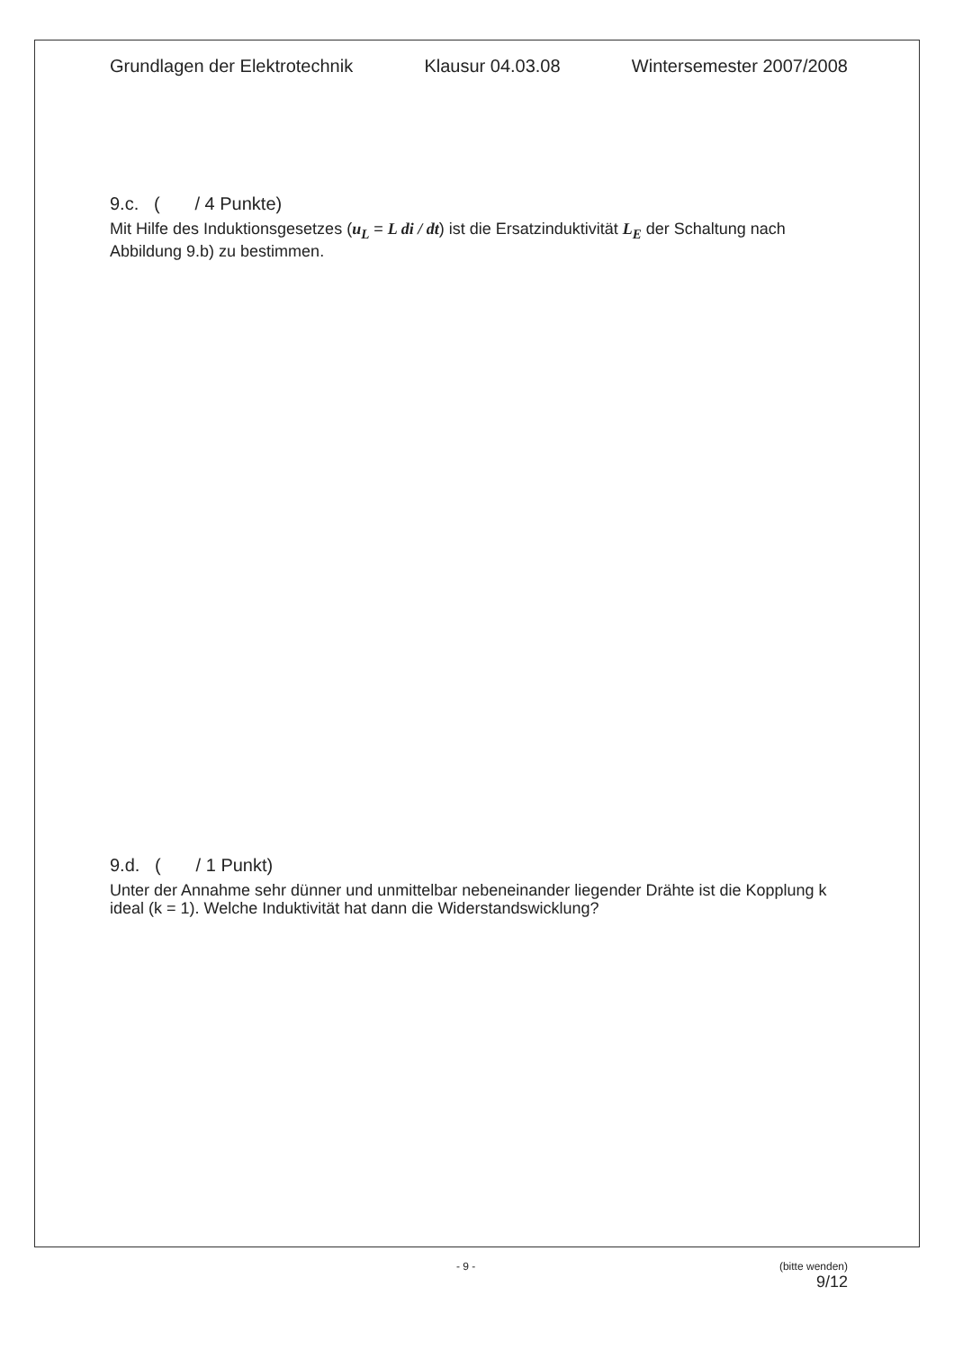Grundlagen der Elektrotechnik Klausur 04.03.08 Wintersemester 2007/2008
9.c. ( / 4 Punkte)
Mit Hilfe des Induktionsgesetzes (u<sub>L</sub> = L di / dt) ist die Ersatzinduktivität L<sub>E</sub> der Schaltung nach Abbildung 9.b) zu bestimmen.
9.d. ( / 1 Punkt)
Unter der Annahme sehr dünner und unmittelbar nebeneinander liegender Drähte ist die Kopplung k ideal (k = 1). Welche Induktivität hat dann die Widerstandswicklung?
- 9 - (bitte wenden)
9/12